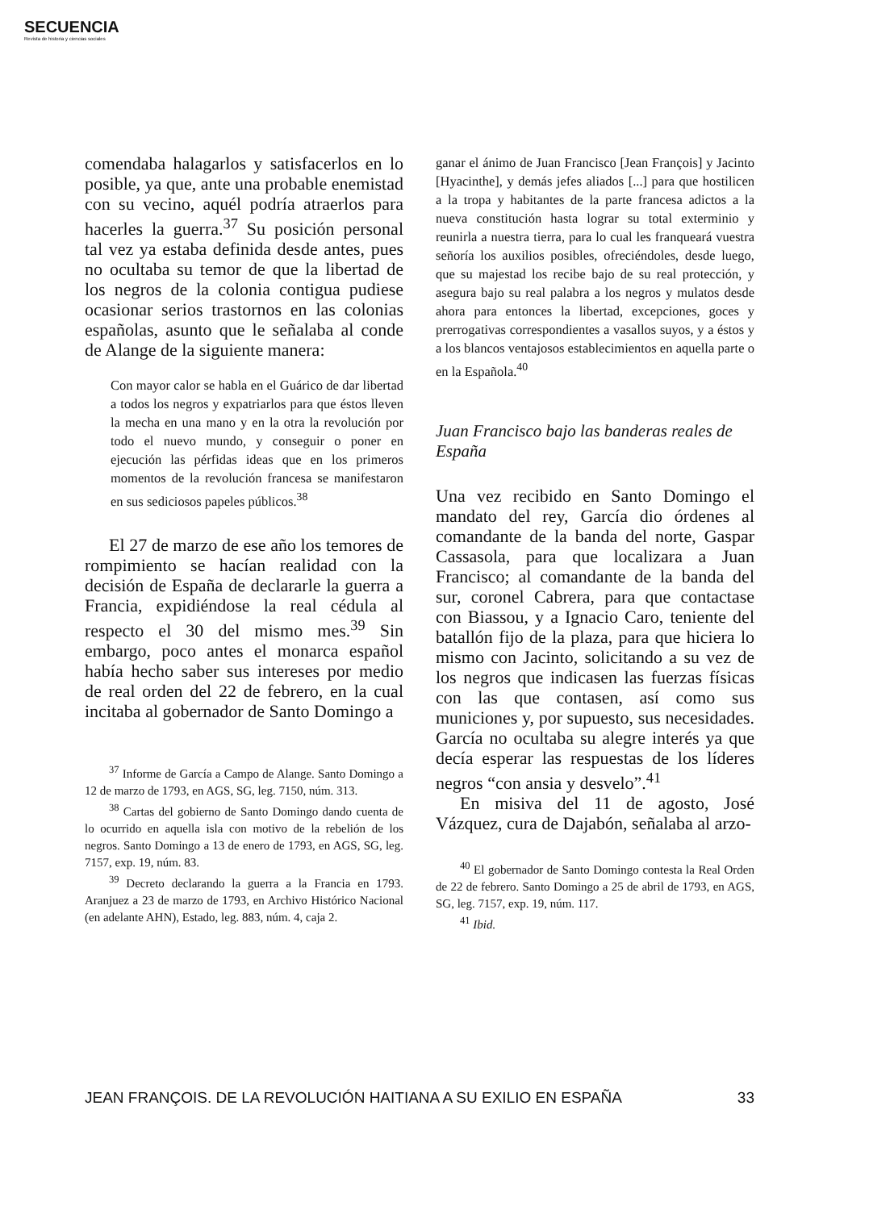SECUENCIA
Revista de historia y ciencias sociales
comendaba halagarlos y satisfacerlos en lo posible, ya que, ante una probable enemistad con su vecino, aquél podría atraerlos para hacerles la guerra.<sup>37</sup> Su posición personal tal vez ya estaba definida desde antes, pues no ocultaba su temor de que la libertad de los negros de la colonia contigua pudiese ocasionar serios trastornos en las colonias españolas, asunto que le señalaba al conde de Alange de la siguiente manera:
Con mayor calor se habla en el Guárico de dar libertad a todos los negros y expatriarlos para que éstos lleven la mecha en una mano y en la otra la revolución por todo el nuevo mundo, y conseguir o poner en ejecución las pérfidas ideas que en los primeros momentos de la revolución francesa se manifestaron en sus sediciosos papeles públicos.<sup>38</sup>
El 27 de marzo de ese año los temores de rompimiento se hacían realidad con la decisión de España de declararle la guerra a Francia, expidiéndose la real cédula al respecto el 30 del mismo mes.<sup>39</sup> Sin embargo, poco antes el monarca español había hecho saber sus intereses por medio de real orden del 22 de febrero, en la cual incitaba al gobernador de Santo Domingo a
<sup>37</sup> Informe de García a Campo de Alange. Santo Domingo a 12 de marzo de 1793, en AGS, SG, leg. 7150, núm. 313.
<sup>38</sup> Cartas del gobierno de Santo Domingo dando cuenta de lo ocurrido en aquella isla con motivo de la rebelión de los negros. Santo Domingo a 13 de enero de 1793, en AGS, SG, leg. 7157, exp. 19, núm. 83.
<sup>39</sup> Decreto declarando la guerra a la Francia en 1793. Aranjuez a 23 de marzo de 1793, en Archivo Histórico Nacional (en adelante AHN), Estado, leg. 883, núm. 4, caja 2.
ganar el ánimo de Juan Francisco [Jean François] y Jacinto [Hyacinthe], y demás jefes aliados [...] para que hostilicen a la tropa y habitantes de la parte francesa adictos a la nueva constitución hasta lograr su total exterminio y reunirla a nuestra tierra, para lo cual les franqueará vuestra señoría los auxilios posibles, ofreciéndoles, desde luego, que su majestad los recibe bajo de su real protección, y asegura bajo su real palabra a los negros y mulatos desde ahora para entonces la libertad, excepciones, goces y prerrogativas correspondientes a vasallos suyos, y a éstos y a los blancos ventajosos establecimientos en aquella parte o en la Española.<sup>40</sup>
Juan Francisco bajo las banderas reales de España
Una vez recibido en Santo Domingo el mandato del rey, García dio órdenes al comandante de la banda del norte, Gaspar Cassasola, para que localizara a Juan Francisco; al comandante de la banda del sur, coronel Cabrera, para que contactase con Biassou, y a Ignacio Caro, teniente del batallón fijo de la plaza, para que hiciera lo mismo con Jacinto, solicitando a su vez de los negros que indicasen las fuerzas físicas con las que contasen, así como sus municiones y, por supuesto, sus necesidades. García no ocultaba su alegre interés ya que decía esperar las respuestas de los líderes negros “con ansia y desvelo”.<sup>41</sup>
En misiva del 11 de agosto, José Vázquez, cura de Dajabón, señalaba al arzo-
<sup>40</sup> El gobernador de Santo Domingo contesta la Real Orden de 22 de febrero. Santo Domingo a 25 de abril de 1793, en AGS, SG, leg. 7157, exp. 19, núm. 117.
<sup>41</sup> Ibid.
JEAN FRANÇOIS. DE LA REVOLUCIÓN HAITIANA A SU EXILIO EN ESPAÑA 33